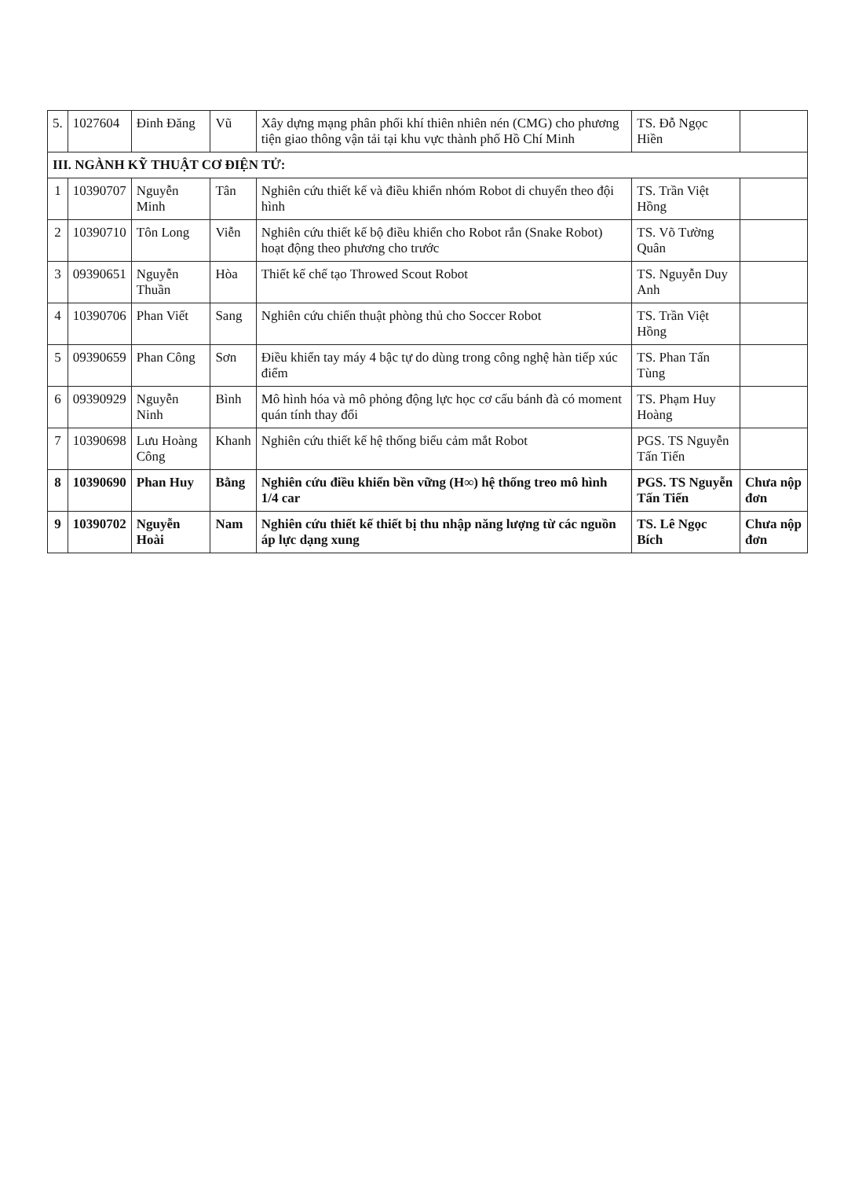| 5. | 1027604 | Đinh Đăng | Vũ | Xây dựng mạng phân phối khí thiên nhiên nén (CMG) cho phương tiện giao thông vận tải tại khu vực thành phố Hồ Chí Minh | TS. Đỗ Ngọc Hiền | |
| III. NGÀNH KỸ THUẬT CƠ ĐIỆN TỬ: | | | | | | |
| 1 | 10390707 | Nguyễn Minh | Tân | Nghiên cứu thiết kế và điều khiển nhóm Robot di chuyển theo đội hình | TS. Trần Việt Hồng | |
| 2 | 10390710 | Tôn Long | Viễn | Nghiên cứu thiết kế bộ điều khiển cho Robot rắn (Snake Robot) hoạt động theo phương cho trước | TS. Võ Tường Quân | |
| 3 | 09390651 | Nguyễn Thuần | Hòa | Thiết kế chế tạo Throwed Scout Robot | TS. Nguyễn Duy Anh | |
| 4 | 10390706 | Phan Viết | Sang | Nghiên cứu chiến thuật phòng thủ cho Soccer Robot | TS. Trần Việt Hồng | |
| 5 | 09390659 | Phan Công | Sơn | Điều khiển tay máy 4 bậc tự do dùng trong công nghệ hàn tiếp xúc điểm | TS. Phan Tấn Tùng | |
| 6 | 09390929 | Nguyễn Ninh | Bình | Mô hình hóa và mô phỏng động lực học cơ cấu bánh đà có moment quán tính thay đổi | TS. Phạm Huy Hoàng | |
| 7 | 10390698 | Lưu Hoàng Công | Khanh | Nghiên cứu thiết kế hệ thống biểu cảm mắt Robot | PGS. TS Nguyễn Tấn Tiến | |
| 8 | 10390690 | Phan Huy | Bằng | Nghiên cứu điều khiển bền vững (H∞) hệ thống treo mô hình 1/4 car | PGS. TS Nguyễn Tấn Tiến | Chưa nộp đơn |
| 9 | 10390702 | Nguyễn Hoài | Nam | Nghiên cứu thiết kế thiết bị thu nhập năng lượng từ các nguồn áp lực dạng xung | TS. Lê Ngọc Bích | Chưa nộp đơn |